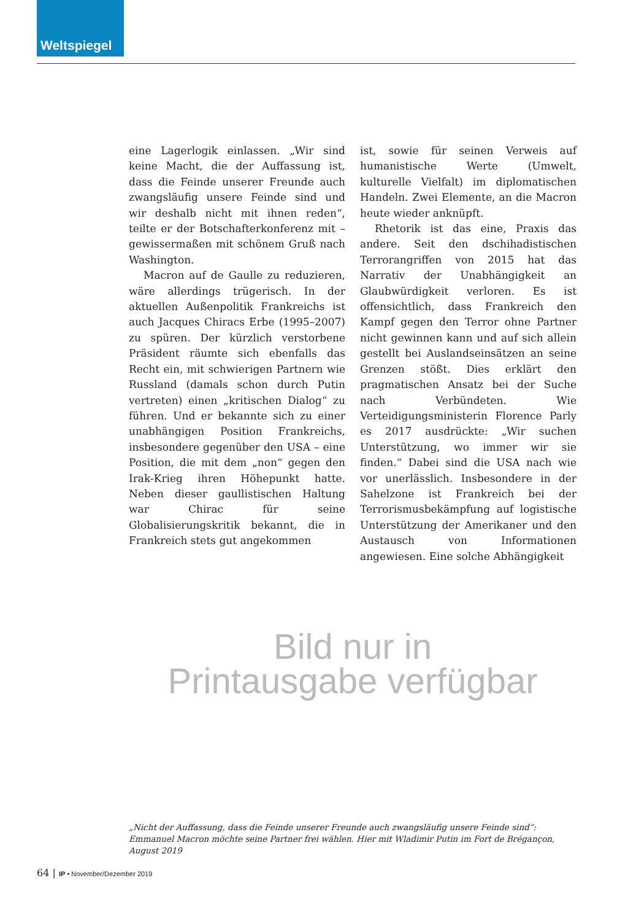Weltspiegel
eine Lagerlogik einlassen. „Wir sind keine Macht, die der Auffassung ist, dass die Feinde unserer Freunde auch zwangsläufig unsere Feinde sind und wir deshalb nicht mit ihnen reden“, teilte er der Botschafterkonferenz mit – gewissermaßen mit schönem Gruß nach Washington.
Macron auf de Gaulle zu reduzieren, wäre allerdings trügerisch. In der aktuellen Außenpolitik Frankreichs ist auch Jacques Chiracs Erbe (1995–2007) zu spüren. Der kürzlich verstorbene Präsident räumte sich ebenfalls das Recht ein, mit schwierigen Partnern wie Russland (damals schon durch Putin vertreten) einen „kritischen Dialog“ zu führen. Und er bekannte sich zu einer unabhängigen Position Frankreichs, insbesondere gegenüber den USA – eine Position, die mit dem „non“ gegen den Irak-Krieg ihren Höhepunkt hatte. Neben dieser gaullistischen Haltung war Chirac für seine Globalisierungskritik bekannt, die in Frankreich stets gut angekommen
ist, sowie für seinen Verweis auf humanistische Werte (Umwelt, kulturelle Vielfalt) im diplomatischen Handeln. Zwei Elemente, an die Macron heute wieder anknüpft.
Rhetorik ist das eine, Praxis das andere. Seit den dschihadistischen Terrorangriffen von 2015 hat das Narrativ der Unabhängigkeit an Glaubwürdigkeit verloren. Es ist offensichtlich, dass Frankreich den Kampf gegen den Terror ohne Partner nicht gewinnen kann und auf sich allein gestellt bei Auslandseinsätzen an seine Grenzen stößt. Dies erklärt den pragmatischen Ansatz bei der Suche nach Verbündeten. Wie Verteidigungsministerin Florence Parly es 2017 ausdrückte: „Wir suchen Unterstützung, wo immer wir sie finden.“ Dabei sind die USA nach wie vor unerlässlich. Insbesondere in der Sahelzone ist Frankreich bei der Terrorismusbekämpfung auf logistische Unterstützung der Amerikaner und den Austausch von Informationen angewiesen. Eine solche Abhängigkeit
Bild nur in
Printausgabe verfügbar
„Nicht der Auffassung, dass die Feinde unserer Freunde auch zwangsläufig unsere Feinde sind“: Emmanuel Macron möchte seine Partner frei wählen. Hier mit Wladimir Putin im Fort de Brégançon, August 2019
64 | IP • November/Dezember 2019